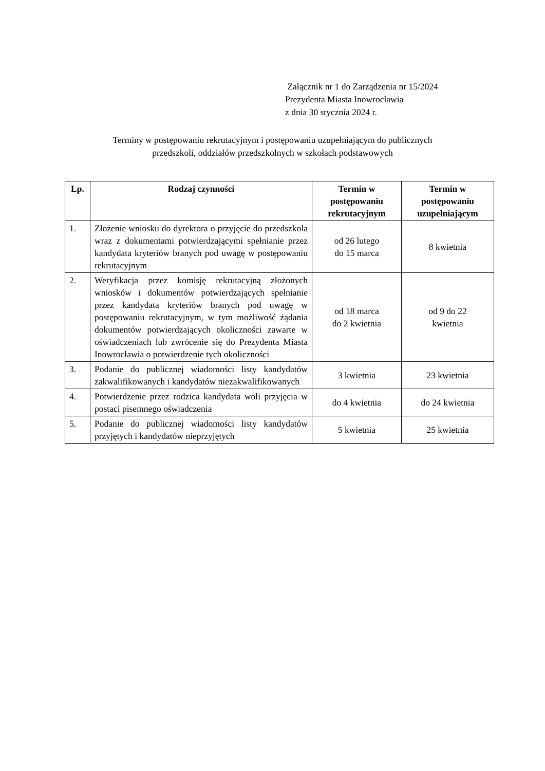Załącznik nr 1 do Zarządzenia nr 15/2024
Prezydenta Miasta Inowrocławia
z dnia 30 stycznia 2024 r.
Terminy w postępowaniu rekrutacyjnym i postępowaniu uzupełniającym do publicznych
przedszkoli, oddziałów przedszkolnych w szkołach podstawowych
| Lp. | Rodzaj czynności | Termin w postępowaniu rekrutacyjnym | Termin w postępowaniu uzupełniającym |
| --- | --- | --- | --- |
| 1. | Złożenie wniosku do dyrektora o przyjęcie do przedszkola wraz z dokumentami potwierdzającymi spełnianie przez kandydata kryteriów branych pod uwagę w postępowaniu rekrutacyjnym | od 26 lutego do 15 marca | 8 kwietnia |
| 2. | Weryfikacja przez komisję rekrutacyjną złożonych wniosków i dokumentów potwierdzających spełnianie przez kandydata kryteriów branych pod uwagę w postępowaniu rekrutacyjnym, w tym możliwość żądania dokumentów potwierdzających okoliczności zawarte w oświadczeniach lub zwrócenie się do Prezydenta Miasta Inowrocławia o potwierdzenie tych okoliczności | od 18 marca do 2 kwietnia | od 9 do 22 kwietnia |
| 3. | Podanie do publicznej wiadomości listy kandydatów zakwalifikowanych i kandydatów niezakwalifikowanych | 3 kwietnia | 23 kwietnia |
| 4. | Potwierdzenie przez rodzica kandydata woli przyjęcia w postaci pisemnego oświadczenia | do 4 kwietnia | do 24 kwietnia |
| 5. | Podanie do publicznej wiadomości listy kandydatów przyjętych i kandydatów nieprzyjętych | 5 kwietnia | 25 kwietnia |